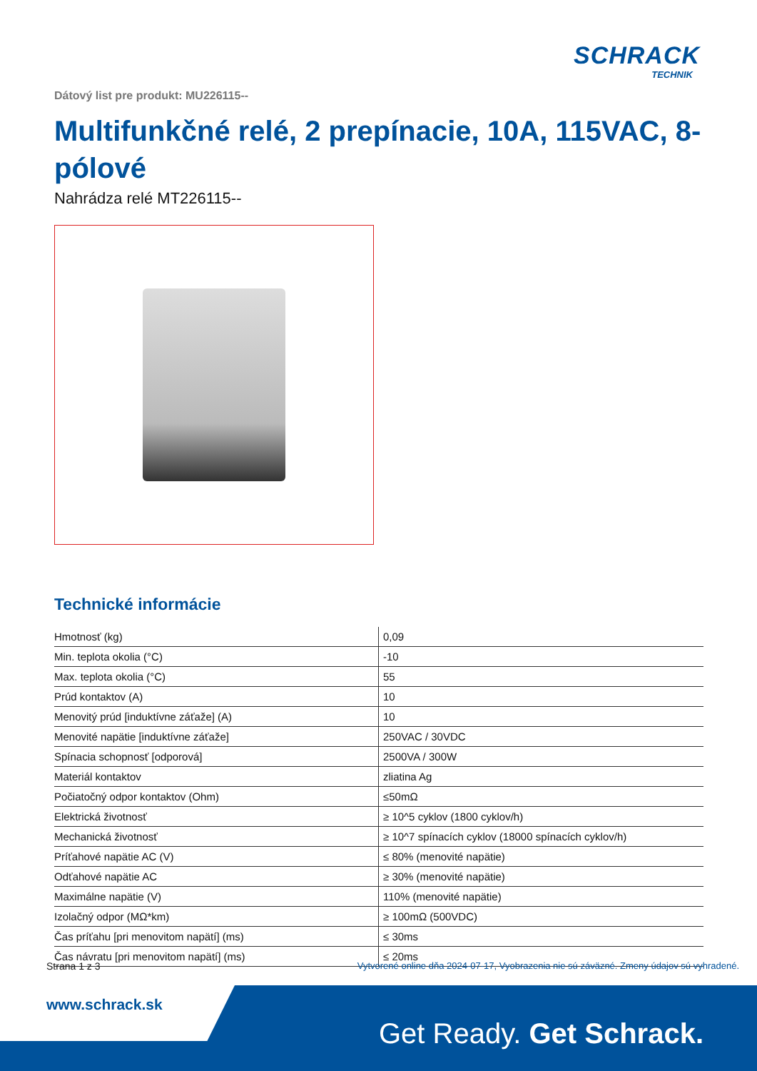SCHRACK
TECHNIK
Dátový list pre produkt: MU226115--
Multifunkčné relé, 2 prepínacie, 10A, 115VAC, 8-pólové
Nahrádza relé MT226115--
Technické informácie
| Hmotnosť (kg) | 0,09 |
| Min. teplota okolia (°C) | -10 |
| Max. teplota okolia (°C) | 55 |
| Prúd kontaktov (A) | 10 |
| Menovitý prúd [induktívne záťaže] (A) | 10 |
| Menovité napätie [induktívne záťaže] | 250VAC / 30VDC |
| Spínacia schopnosť [odporová] | 2500VA / 300W |
| Materiál kontaktov | zliatina Ag |
| Počiatočný odpor kontaktov (Ohm) | ≤50mΩ |
| Elektrická životnosť | ≥ 10^5 cyklov (1800 cyklov/h) |
| Mechanická životnosť | ≥ 10^7 spínacích cyklov (18000 spínacích cyklov/h) |
| Príťahové napätie AC (V) | ≤ 80% (menovité napätie) |
| Odťahové napätie AC | ≥ 30% (menovité napätie) |
| Maximálne napätie (V) | 110% (menovité napätie) |
| Izolačný odpor (MΩ*km) | ≥ 100mΩ (500VDC) |
| Čas príťahu [pri menovitom napätí] (ms) | ≤ 30ms |
| Čas návratu [pri menovitom napätí] (ms) | ≤ 20ms |
Strana 1 z 3 Vytvorené online dňa 2024-07-17, Vyobrazenia nie sú záväzné. Zmeny údajov sú vyhradené.
www.schrack.sk
Get Ready. Get Schrack.